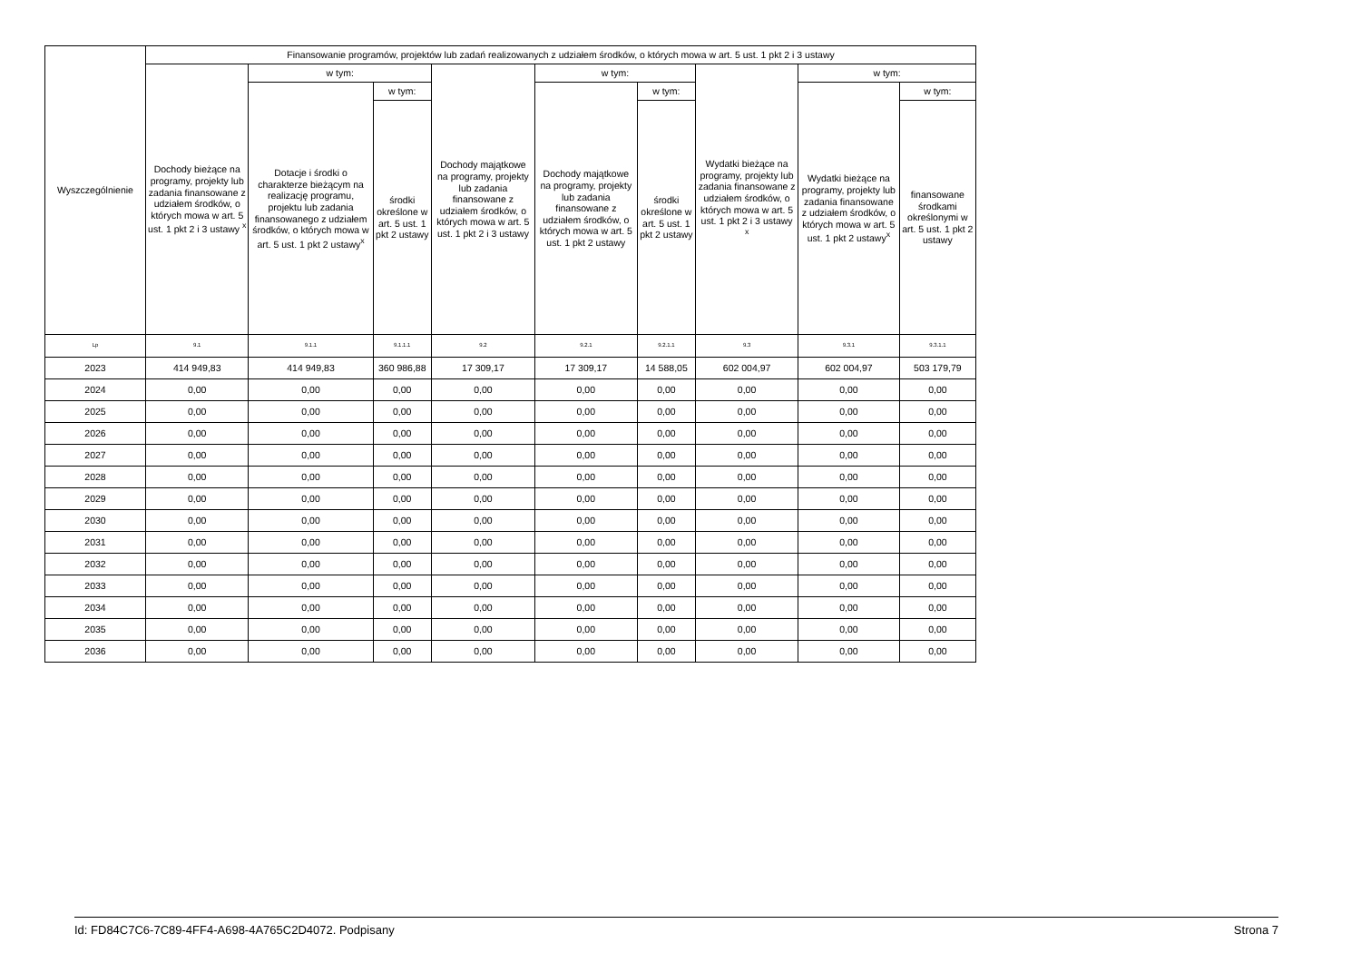| Wyszczególnienie | Finansowanie programów, projektów lub zadań realizowanych z udziałem środków, o których mowa w art. 5 ust. 1 pkt 2 i 3 ustawy | | | | | | | | |
| --- | --- | --- | --- | --- | --- | --- | --- | --- | --- |
| | Dochody bieżące na programy, projekty lub zadania finansowane z udziałem środków, o których mowa w art. 5 ust. 1 pkt 2 i 3 ustawy <sup>x</sup> | w tym: | | Dochody majątkowe na programy, projekty lub zadania finansowane z udziałem środków, o których mowa w art. 5 ust. 1 pkt 2 i 3 ustawy | w tym: | | Wydatki bieżące na programy, projekty lub zadania finansowane z udziałem środków, o których mowa w art. 5 ust. 1 pkt 2 i 3 ustawy <sup>x</sup> | w tym: | |
| | | Dotacje i środki o charakterze bieżącym na realizację programu, projektu lub zadania finansowanego z udziałem środków, o których mowa w art. 5 ust. 1 pkt 2 ustawy<sup>x</sup> | w tym: | | Dochody majątkowe na programy, projekty lub zadania finansowane z udziałem środków, o których mowa w art. 5 ust. 1 pkt 2 ustawy | w tym: | | Wydatki bieżące na programy, projekty lub zadania finansowane z udziałem środków, o których mowa w art. 5 ust. 1 pkt 2 ustawy<sup>x</sup> | w tym: |
| | | | środki określone w art. 5 ust. 1 pkt 2 ustawy | | | środki określone w art. 5 ust. 1 pkt 2 ustawy | | | finansowane środkami określonymi w art. 5 ust. 1 pkt 2 ustawy |
| Lp | 9.1 | 9.1.1 | 9.1.1.1 | 9.2 | 9.2.1 | 9.2.1.1 | 9.3 | 9.3.1 | 9.3.1.1 |
| 2023 | 414 949,83 | 414 949,83 | 360 986,88 | 17 309,17 | 17 309,17 | 14 588,05 | 602 004,97 | 602 004,97 | 503 179,79 |
| 2024 | 0,00 | 0,00 | 0,00 | 0,00 | 0,00 | 0,00 | 0,00 | 0,00 | 0,00 |
| 2025 | 0,00 | 0,00 | 0,00 | 0,00 | 0,00 | 0,00 | 0,00 | 0,00 | 0,00 |
| 2026 | 0,00 | 0,00 | 0,00 | 0,00 | 0,00 | 0,00 | 0,00 | 0,00 | 0,00 |
| 2027 | 0,00 | 0,00 | 0,00 | 0,00 | 0,00 | 0,00 | 0,00 | 0,00 | 0,00 |
| 2028 | 0,00 | 0,00 | 0,00 | 0,00 | 0,00 | 0,00 | 0,00 | 0,00 | 0,00 |
| 2029 | 0,00 | 0,00 | 0,00 | 0,00 | 0,00 | 0,00 | 0,00 | 0,00 | 0,00 |
| 2030 | 0,00 | 0,00 | 0,00 | 0,00 | 0,00 | 0,00 | 0,00 | 0,00 | 0,00 |
| 2031 | 0,00 | 0,00 | 0,00 | 0,00 | 0,00 | 0,00 | 0,00 | 0,00 | 0,00 |
| 2032 | 0,00 | 0,00 | 0,00 | 0,00 | 0,00 | 0,00 | 0,00 | 0,00 | 0,00 |
| 2033 | 0,00 | 0,00 | 0,00 | 0,00 | 0,00 | 0,00 | 0,00 | 0,00 | 0,00 |
| 2034 | 0,00 | 0,00 | 0,00 | 0,00 | 0,00 | 0,00 | 0,00 | 0,00 | 0,00 |
| 2035 | 0,00 | 0,00 | 0,00 | 0,00 | 0,00 | 0,00 | 0,00 | 0,00 | 0,00 |
| 2036 | 0,00 | 0,00 | 0,00 | 0,00 | 0,00 | 0,00 | 0,00 | 0,00 | 0,00 |
Id: FD84C7C6-7C89-4FF4-A698-4A765C2D4072. Podpisany Strona 7